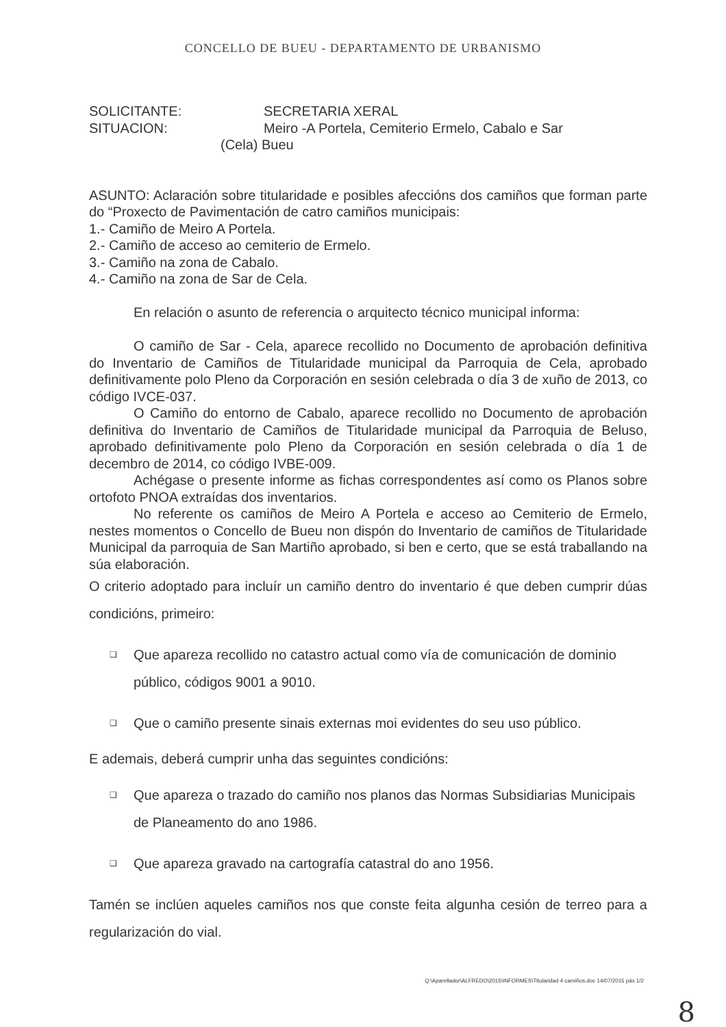CONCELLO DE BUEU - DEPARTAMENTO DE URBANISMO
SOLICITANTE: SECRETARIA XERAL
SITUACION: Meiro -A Portela, Cemiterio Ermelo, Cabalo e Sar
(Cela) Bueu
ASUNTO: Aclaración sobre titularidade e posibles afeccións dos camiños que forman parte do “Proxecto de Pavimentación de catro camiños municipais:
1.- Camiño de Meiro A Portela.
2.- Camiño de acceso ao cemiterio de Ermelo.
3.- Camiño na zona de Cabalo.
4.- Camiño na zona de Sar de Cela.
En relación o asunto de referencia o arquitecto técnico municipal informa:
O camiño de Sar - Cela, aparece recollido no Documento de aprobación definitiva do Inventario de Camiños de Titularidade municipal da Parroquia de Cela, aprobado definitivamente polo Pleno da Corporación en sesión celebrada o día 3 de xuño de 2013, co código IVCE-037.
O Camiño do entorno de Cabalo, aparece recollido no Documento de aprobación definitiva do Inventario de Camiños de Titularidade municipal da Parroquia de Beluso, aprobado definitivamente polo Pleno da Corporación en sesión celebrada o día 1 de decembro de 2014, co código IVBE-009.
Achégase o presente informe as fichas correspondentes así como os Planos sobre ortofoto PNOA extraídas dos inventarios.
No referente os camiños de Meiro A Portela e acceso ao Cemiterio de Ermelo, nestes momentos o Concello de Bueu non dispón do Inventario de camiños de Titularidade Municipal da parroquia de San Martiño aprobado, si ben e certo, que se está traballando na súa elaboración.
O criterio adoptado para incluír un camiño dentro do inventario é que deben cumprir dúas condicións, primeiro:
❑ Que apareza recollido no catastro actual como vía de comunicación de dominio público, códigos 9001 a 9010.
❑ Que o camiño presente sinais externas moi evidentes do seu uso público.
E ademais, deberá cumprir unha das seguintes condicións:
❑ Que apareza o trazado do camiño nos planos das Normas Subsidiarias Municipais de Planeamento do ano 1986.
❑ Que apareza gravado na cartografía catastral do ano 1956.
Tamén se inclúen aqueles camiños nos que conste feita algunha cesión de terreo para a regularización do vial.
Q:\Aparellador\ALFREDO\2015\INFORMES\Titularidad 4 camiños.doc 14/07/2015 páx 1/2
8